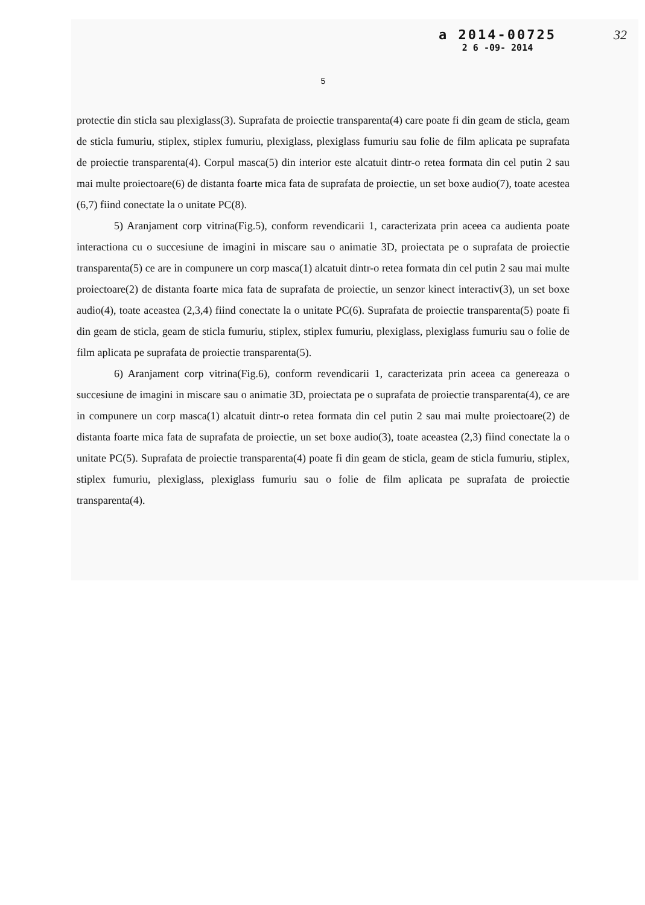a 2014-00725
2 6 -09- 2014
32
5
protectie din sticla sau plexiglass(3). Suprafata de proiectie transparenta(4) care poate fi din geam de sticla, geam de sticla fumuriu, stiplex, stiplex fumuriu, plexiglass, plexiglass fumuriu sau folie de film aplicata pe suprafata de proiectie transparenta(4). Corpul masca(5) din interior este alcatuit dintr-o retea formata din cel putin 2 sau mai multe proiectoare(6) de distanta foarte mica fata de suprafata de proiectie, un set boxe audio(7), toate acestea (6,7) fiind conectate la o unitate PC(8).
5) Aranjament corp vitrina(Fig.5), conform revendicarii 1, caracterizata prin aceea ca audienta poate interactiona cu o succesiune de imagini in miscare sau o animatie 3D, proiectata pe o suprafata de proiectie transparenta(5) ce are in compunere un corp masca(1) alcatuit dintr-o retea formata din cel putin 2 sau mai multe proiectoare(2) de distanta foarte mica fata de suprafata de proiectie, un senzor kinect interactiv(3), un set boxe audio(4), toate aceastea (2,3,4) fiind conectate la o unitate PC(6). Suprafata de proiectie transparenta(5) poate fi din geam de sticla, geam de sticla fumuriu, stiplex, stiplex fumuriu, plexiglass, plexiglass fumuriu sau o folie de film aplicata pe suprafata de proiectie transparenta(5).
6) Aranjament corp vitrina(Fig.6), conform revendicarii 1, caracterizata prin aceea ca genereaza o succesiune de imagini in miscare sau o animatie 3D, proiectata pe o suprafata de proiectie transparenta(4), ce are in compunere un corp masca(1) alcatuit dintr-o retea formata din cel putin 2 sau mai multe proiectoare(2) de distanta foarte mica fata de suprafata de proiectie, un set boxe audio(3), toate aceastea (2,3) fiind conectate la o unitate PC(5). Suprafata de proiectie transparenta(4) poate fi din geam de sticla, geam de sticla fumuriu, stiplex, stiplex fumuriu, plexiglass, plexiglass fumuriu sau o folie de film aplicata pe suprafata de proiectie transparenta(4).